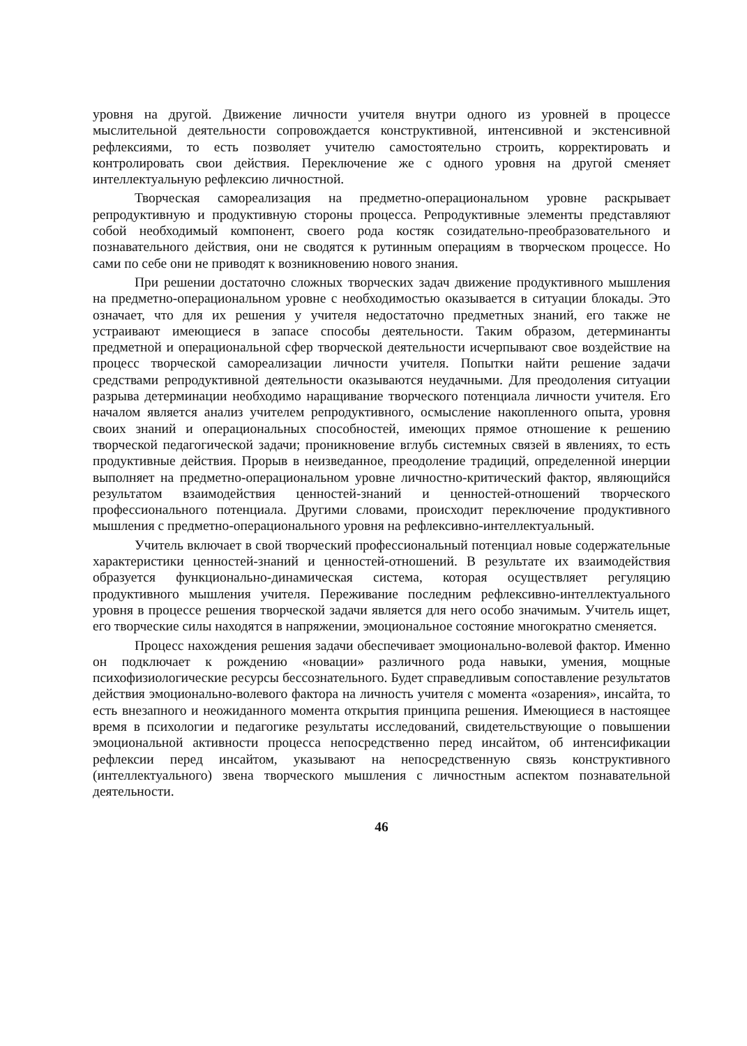уровня на другой. Движение личности учителя внутри одного из уровней в процессе мыслительной деятельности сопровождается конструктивной, интенсивной и экстенсивной рефлексиями, то есть позволяет учителю самостоятельно строить, корректировать и контролировать свои действия. Переключение же с одного уровня на другой сменяет интеллектуальную рефлексию личностной.
Творческая самореализация на предметно-операциональном уровне раскрывает репродуктивную и продуктивную стороны процесса. Репродуктивные элементы представляют собой необходимый компонент, своего рода костяк созидательно-преобразовательного и познавательного действия, они не сводятся к рутинным операциям в творческом процессе. Но сами по себе они не приводят к возникновению нового знания.
При решении достаточно сложных творческих задач движение продуктивного мышления на предметно-операциональном уровне с необходимостью оказывается в ситуации блокады. Это означает, что для их решения у учителя недостаточно предметных знаний, его также не устраивают имеющиеся в запасе способы деятельности. Таким образом, детерминанты предметной и операциональной сфер творческой деятельности исчерпывают свое воздействие на процесс творческой самореализации личности учителя. Попытки найти решение задачи средствами репродуктивной деятельности оказываются неудачными. Для преодоления ситуации разрыва детерминации необходимо наращивание творческого потенциала личности учителя. Его началом является анализ учителем репродуктивного, осмысление накопленного опыта, уровня своих знаний и операциональных способностей, имеющих прямое отношение к решению творческой педагогической задачи; проникновение вглубь системных связей в явлениях, то есть продуктивные действия. Прорыв в неизведанное, преодоление традиций, определенной инерции выполняет на предметно-операциональном уровне личностно-критический фактор, являющийся результатом взаимодействия ценностей-знаний и ценностей-отношений творческого профессионального потенциала. Другими словами, происходит переключение продуктивного мышления с предметно-операционального уровня на рефлексивно-интеллектуальный.
Учитель включает в свой творческий профессиональный потенциал новые содержательные характеристики ценностей-знаний и ценностей-отношений. В результате их взаимодействия образуется функционально-динамическая система, которая осуществляет регуляцию продуктивного мышления учителя. Переживание последним рефлексивно-интеллектуального уровня в процессе решения творческой задачи является для него особо значимым. Учитель ищет, его творческие силы находятся в напряжении, эмоциональное состояние многократно сменяется.
Процесс нахождения решения задачи обеспечивает эмоционально-волевой фактор. Именно он подключает к рождению «новации» различного рода навыки, умения, мощные психофизиологические ресурсы бессознательного. Будет справедливым сопоставление результатов действия эмоционально-волевого фактора на личность учителя с момента «озарения», инсайта, то есть внезапного и неожиданного момента открытия принципа решения. Имеющиеся в настоящее время в психологии и педагогике результаты исследований, свидетельствующие о повышении эмоциональной активности процесса непосредственно перед инсайтом, об интенсификации рефлексии перед инсайтом, указывают на непосредственную связь конструктивного (интеллектуального) звена творческого мышления с личностным аспектом познавательной деятельности.
46